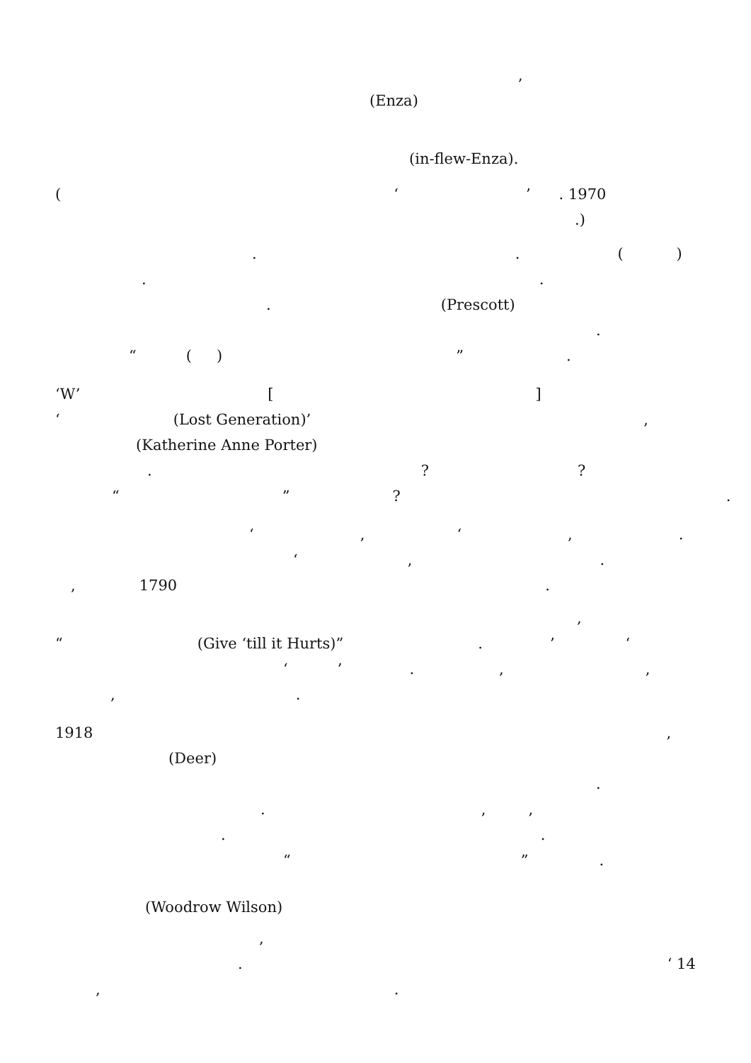,
(Enza)
(in-flew-Enza).
(‘’. 1970
.)
.. ()
..
. (Prescott)
.
“()”.
‘W’ []
‘(Lost Generation)’,
(Katherine Anne Porter)
.??
“”?.
‘, ‘,.
‘,.
, 1790.
,
“(Give ‘till it Hurts)”.’ ‘
‘’.,,
,.
1918,
(Deer)
.
.,,
..
“”.
(Woodrow Wilson)
,
. ‘ 14
,.